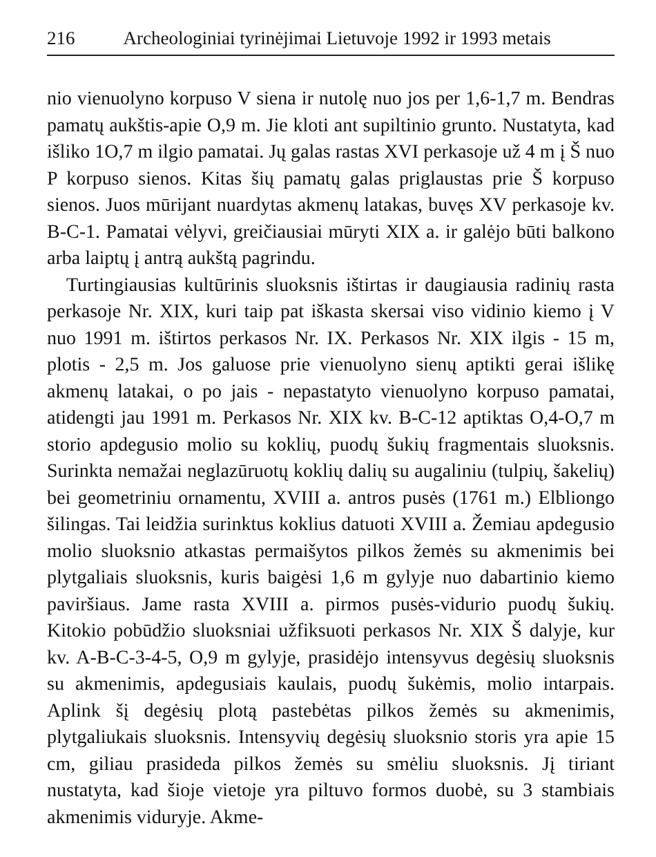216 Archeologiniai tyrinėjimai Lietuvoje 1992 ir 1993 metais
nio vienuolyno korpuso V siena ir nutolę nuo jos per 1,6-1,7 m. Bendras pamatų aukštis-apie O,9 m. Jie kloti ant supiltinio grunto. Nustatyta, kad išliko 1O,7 m ilgio pamatai. Jų galas rastas XVI perkasoje už 4 m į Š nuo P korpuso sienos. Kitas šių pamatų galas priglaustas prie Š korpuso sienos. Juos mūrijant nuardytas akmenų latakas, buvęs XV perkasoje kv. B-C-1. Pamatai vėlyvi, greičiausiai mūryti XIX a. ir galėjo būti balkono arba laiptų į antrą aukštą pagrindu.
Turtingiausias kultūrinis sluoksnis ištirtas ir daugiausia radinių rasta perkasoje Nr. XIX, kuri taip pat iškasta skersai viso vidinio kiemo į V nuo 1991 m. ištirtos perkasos Nr. IX. Perkasos Nr. XIX ilgis - 15 m, plotis - 2,5 m. Jos galuose prie vienuolyno sienų aptikti gerai išlikę akmenų latakai, o po jais - nepastatyto vienuolyno korpuso pamatai, atidengti jau 1991 m. Perkasos Nr. XIX kv. B-C-12 aptiktas O,4-O,7 m storio apdegusio molio su koklių, puodų šukių fragmentais sluoksnis. Surinkta nemažai neglazūruotų koklių dalių su augaliniu (tulpių, šakelių) bei geometriniu ornamentu, XVIII a. antros pusės (1761 m.) Elbliongo šilingas. Tai leidžia surinktus koklius datuoti XVIII a. Žemiau apdegusio molio sluoksnio atkastas permaišytos pilkos žemės su akmenimis bei plytgaliais sluoksnis, kuris baigėsi 1,6 m gylyje nuo dabartinio kiemo paviršiaus. Jame rasta XVIII a. pirmos pusės-vidurio puodų šukių. Kitokio pobūdžio sluoksniai užfiksuoti perkasos Nr. XIX Š dalyje, kur kv. A-B-C-3-4-5, O,9 m gylyje, prasidėjo intensyvus degėsių sluoksnis su akmenimis, apdegusiais kaulais, puodų šukėmis, molio intarpais. Aplink šį degėsių plotą pastebėtas pilkos žemės su akmenimis, plytgaliukais sluoksnis. Intensyvių degėsių sluoksnio storis yra apie 15 cm, giliau prasideda pilkos žemės su smėliu sluoksnis. Jį tiriant nustatyta, kad šioje vietoje yra piltuvo formos duobė, su 3 stambiais akmenimis viduryje. Akme-